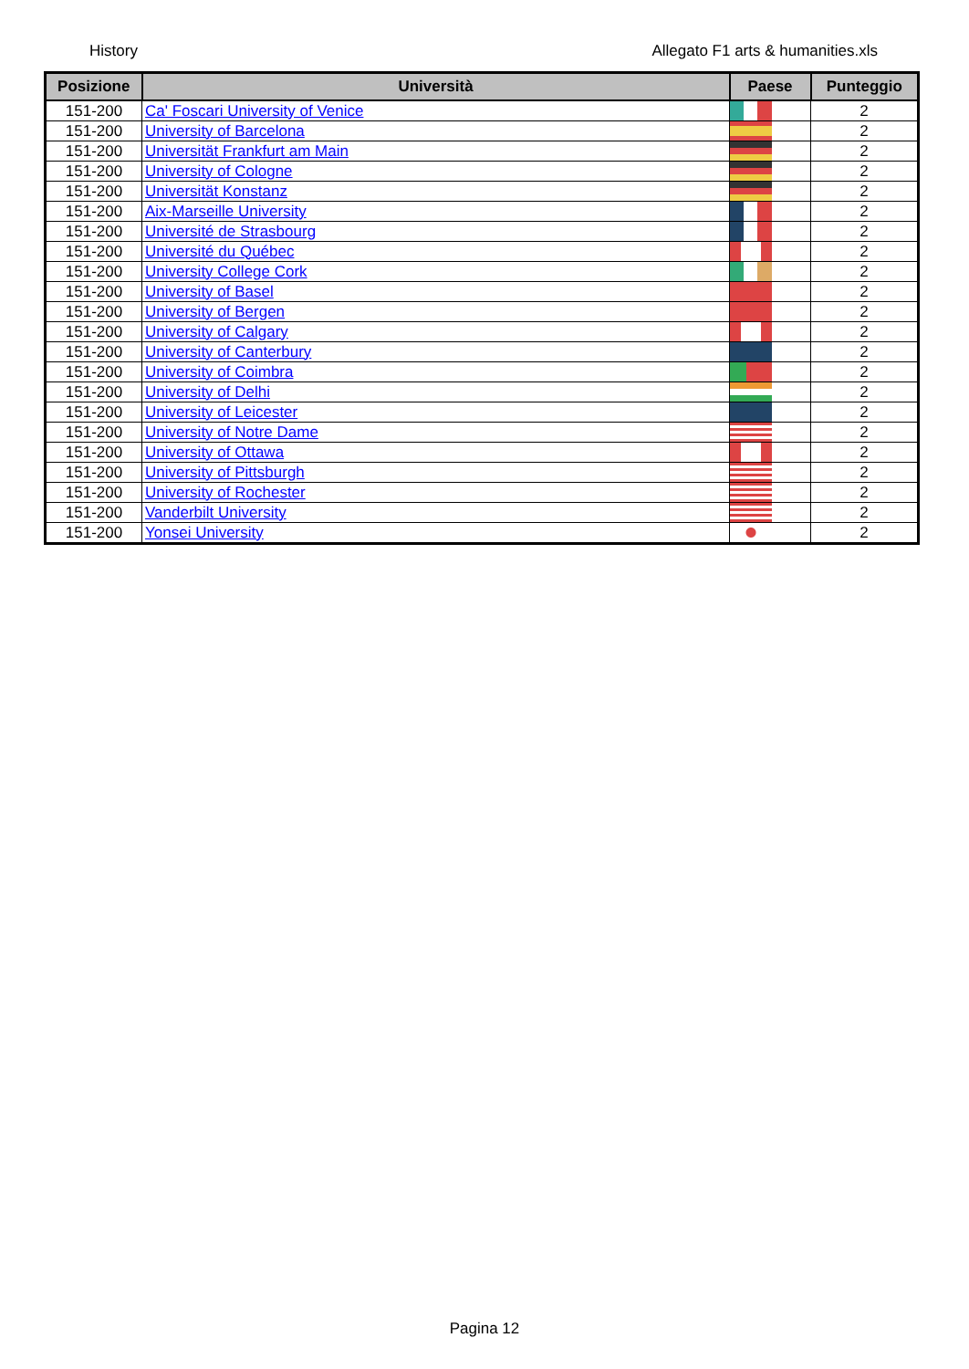History Allegato F1 arts & humanities.xls
| Posizione | Università | Paese | Punteggio |
| --- | --- | --- | --- |
| 151-200 | Ca' Foscari University of Venice | | 2 |
| 151-200 | University of Barcelona | | 2 |
| 151-200 | Universität Frankfurt am Main | | 2 |
| 151-200 | University of Cologne | | 2 |
| 151-200 | Universität Konstanz | | 2 |
| 151-200 | Aix-Marseille University | | 2 |
| 151-200 | Université de Strasbourg | | 2 |
| 151-200 | Université du Québec | | 2 |
| 151-200 | University College Cork | | 2 |
| 151-200 | University of Basel | | 2 |
| 151-200 | University of Bergen | | 2 |
| 151-200 | University of Calgary | | 2 |
| 151-200 | University of Canterbury | | 2 |
| 151-200 | University of Coimbra | | 2 |
| 151-200 | University of Delhi | | 2 |
| 151-200 | University of Leicester | | 2 |
| 151-200 | University of Notre Dame | | 2 |
| 151-200 | University of Ottawa | | 2 |
| 151-200 | University of Pittsburgh | | 2 |
| 151-200 | University of Rochester | | 2 |
| 151-200 | Vanderbilt University | | 2 |
| 151-200 | Yonsei University | | 2 |
Pagina 12